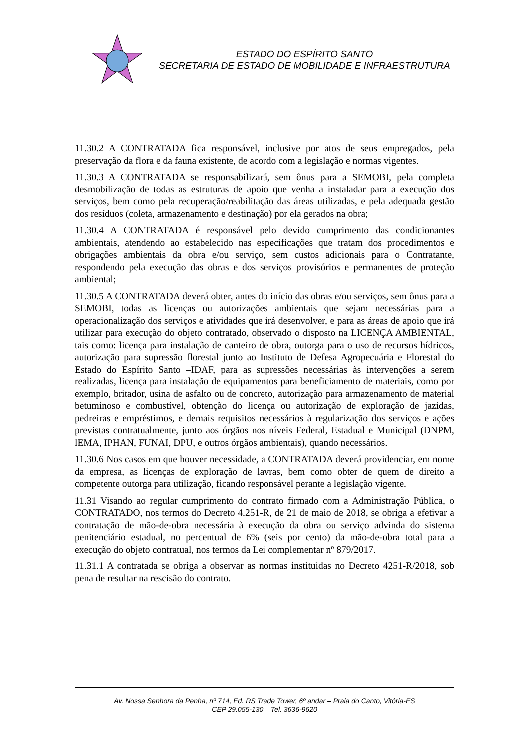ESTADO DO ESPÍRITO SANTO
SECRETARIA DE ESTADO DE MOBILIDADE E INFRAESTRUTURA
11.30.2 A CONTRATADA fica responsável, inclusive por atos de seus empregados, pela preservação da flora e da fauna existente, de acordo com a legislação e normas vigentes.
11.30.3 A CONTRATADA se responsabilizará, sem ônus para a SEMOBI, pela completa desmobilização de todas as estruturas de apoio que venha a instaladar para a execução dos serviços, bem como pela recuperação/reabilitação das áreas utilizadas, e pela adequada gestão dos resíduos (coleta, armazenamento e destinação) por ela gerados na obra;
11.30.4 A CONTRATADA é responsável pelo devido cumprimento das condicionantes ambientais, atendendo ao estabelecido nas especificações que tratam dos procedimentos e obrigações ambientais da obra e/ou serviço, sem custos adicionais para o Contratante, respondendo pela execução das obras e dos serviços provisórios e permanentes de proteção ambiental;
11.30.5 A CONTRATADA deverá obter, antes do início das obras e/ou serviços, sem ônus para a SEMOBI, todas as licenças ou autorizações ambientais que sejam necessárias para a operacionalização dos serviços e atividades que irá desenvolver, e para as áreas de apoio que irá utilizar para execução do objeto contratado, observado o disposto na LICENÇA AMBIENTAL, tais como: licença para instalação de canteiro de obra, outorga para o uso de recursos hídricos, autorização para supressão florestal junto ao Instituto de Defesa Agropecuária e Florestal do Estado do Espírito Santo –IDAF, para as supressões necessárias às intervenções a serem realizadas, licença para instalação de equipamentos para beneficiamento de materiais, como por exemplo, britador, usina de asfalto ou de concreto, autorização para armazenamento de material betuminoso e combustível, obtenção do licença ou autorização de exploração de jazidas, pedreiras e empréstimos, e demais requisitos necessários à regularização dos serviços e ações previstas contratualmente, junto aos órgãos nos níveis Federal, Estadual e Municipal (DNPM, lEMA, IPHAN, FUNAI, DPU, e outros órgãos ambientais), quando necessários.
11.30.6 Nos casos em que houver necessidade, a CONTRATADA deverá providenciar, em nome da empresa, as licenças de exploração de lavras, bem como obter de quem de direito a competente outorga para utilização, ficando responsável perante a legislação vigente.
11.31 Visando ao regular cumprimento do contrato firmado com a Administração Pública, o CONTRATADO, nos termos do Decreto 4.251-R, de 21 de maio de 2018, se obriga a efetivar a contratação de mão-de-obra necessária à execução da obra ou serviço advinda do sistema penitenciário estadual, no percentual de 6% (seis por cento) da mão-de-obra total para a execução do objeto contratual, nos termos da Lei complementar nº 879/2017.
11.31.1 A contratada se obriga a observar as normas instituidas no Decreto 4251-R/2018, sob pena de resultar na rescisão do contrato.
Av. Nossa Senhora da Penha, nº 714, Ed. RS Trade Tower, 6º andar – Praia do Canto, Vitória-ES
CEP 29.055-130 – Tel. 3636-9620